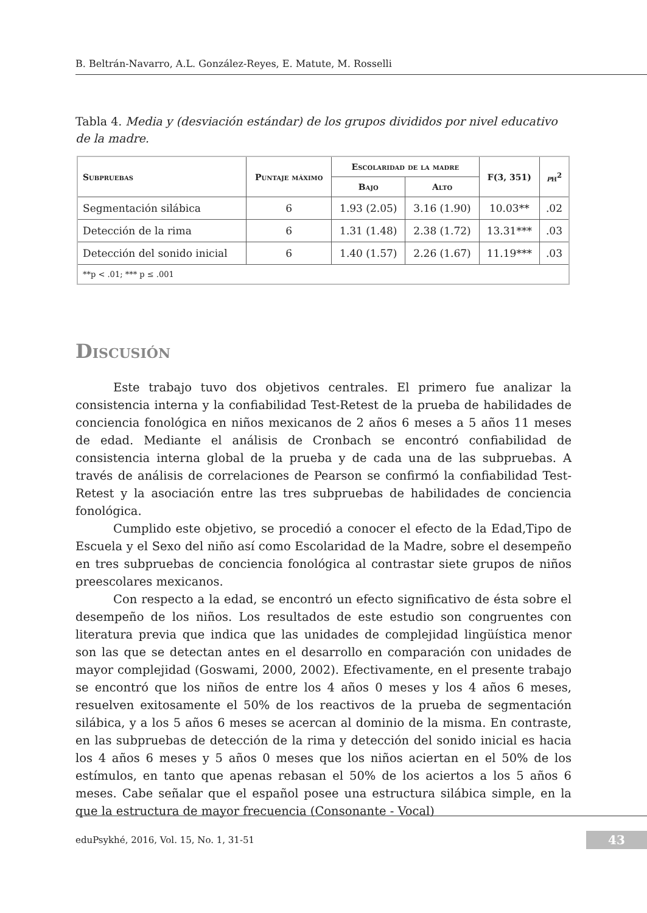B. Beltrán-Navarro, A.L. González-Reyes, E. Matute, M. Rosselli
Tabla 4. Media y (desviación estándar) de los grupos divididos por nivel educativo de la madre.
| Subpruebas | Puntaje máximo | Escolaridad de la madre | | F(3, 351) | p η<sup>2</sup> |
| --- | --- | --- | --- | --- | --- |
| | | Bajo | Alto | | |
| Segmentación silábica | 6 | 1.93 (2.05) | 3.16 (1.90) | 10.03** | .02 |
| Detección de la rima | 6 | 1.31 (1.48) | 2.38 (1.72) | 13.31*** | .03 |
| Detección del sonido inicial | 6 | 1.40 (1.57) | 2.26 (1.67) | 11.19*** | .03 |
| **p < .01; *** p ≤ .001 | | | | | |
Discusión
Este trabajo tuvo dos objetivos centrales. El primero fue analizar la consistencia interna y la confiabilidad Test-Retest de la prueba de habilidades de conciencia fonológica en niños mexicanos de 2 años 6 meses a 5 años 11 meses de edad. Mediante el análisis de Cronbach se encontró confiabilidad de consistencia interna global de la prueba y de cada una de las subpruebas. A través de análisis de correlaciones de Pearson se confirmó la confiabilidad Test-Retest y la asociación entre las tres subpruebas de habilidades de conciencia fonológica.
Cumplido este objetivo, se procedió a conocer el efecto de la Edad,Tipo de Escuela y el Sexo del niño así como Escolaridad de la Madre, sobre el desempeño en tres subpruebas de conciencia fonológica al contrastar siete grupos de niños preescolares mexicanos.
Con respecto a la edad, se encontró un efecto significativo de ésta sobre el desempeño de los niños. Los resultados de este estudio son congruentes con literatura previa que indica que las unidades de complejidad lingüística menor son las que se detectan antes en el desarrollo en comparación con unidades de mayor complejidad (Goswami, 2000, 2002). Efectivamente, en el presente trabajo se encontró que los niños de entre los 4 años 0 meses y los 4 años 6 meses, resuelven exitosamente el 50% de los reactivos de la prueba de segmentación silábica, y a los 5 años 6 meses se acercan al dominio de la misma. En contraste, en las subpruebas de detección de la rima y detección del sonido inicial es hacia los 4 años 6 meses y 5 años 0 meses que los niños aciertan en el 50% de los estímulos, en tanto que apenas rebasan el 50% de los aciertos a los 5 años 6 meses. Cabe señalar que el español posee una estructura silábica simple, en la que la estructura de mayor frecuencia (Consonante - Vocal)
eduPsykhé, 2016, Vol. 15, No. 1, 31-51
43